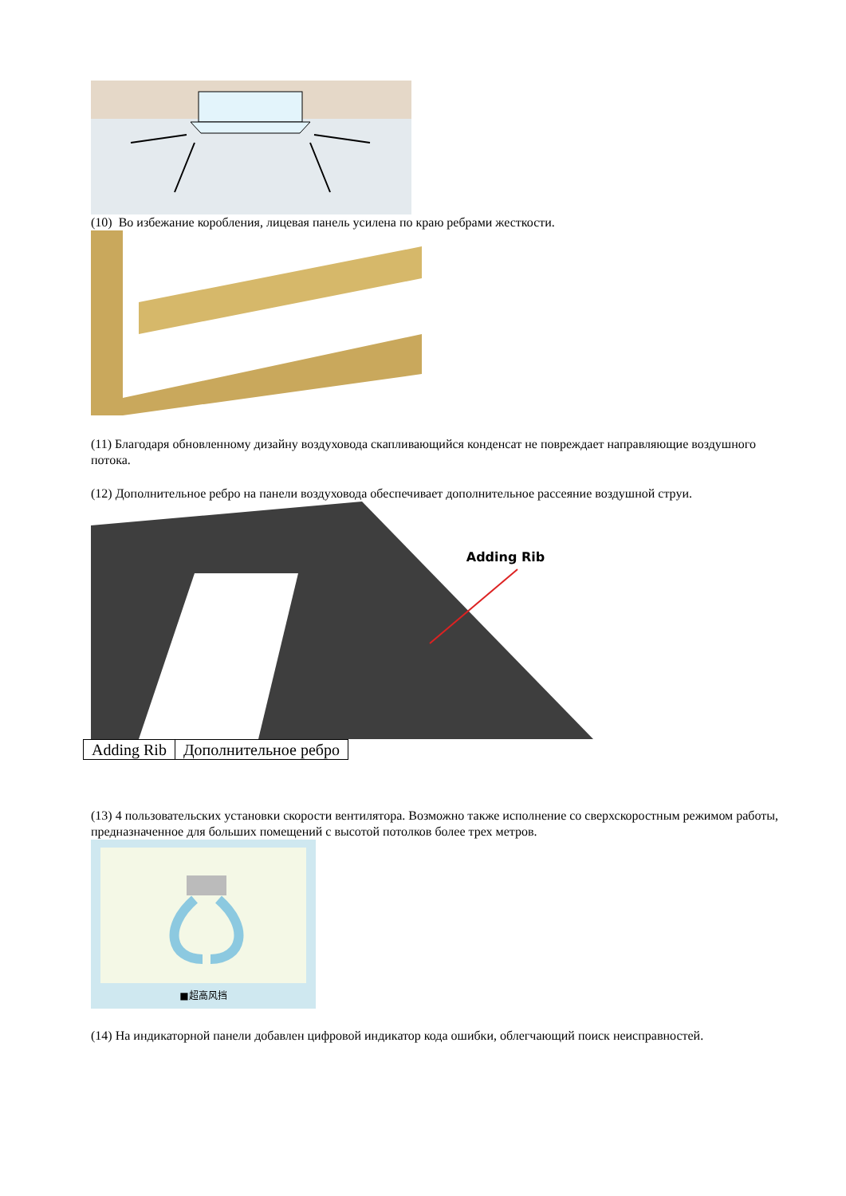(10) Во избежание коробления, лицевая панель усилена по краю ребрами жесткости.
(11) Благодаря обновленному дизайну воздуховода скапливающийся конденсат не повреждает направляющие воздушного потока.
(12) Дополнительное ребро на панели воздуховода обеспечивает дополнительное рассеяние воздушной струи.
Adding Rib
| Adding Rib | Дополнительное ребро |
(13) 4 пользовательских установки скорости вентилятора. Возможно также исполнение со сверхскоростным режимом работы, предназначенное для больших помещений с высотой потолков более трех метров.
■超高风挡
(14) На индикаторной панели добавлен цифровой индикатор кода ошибки, облегчающий поиск неисправностей.